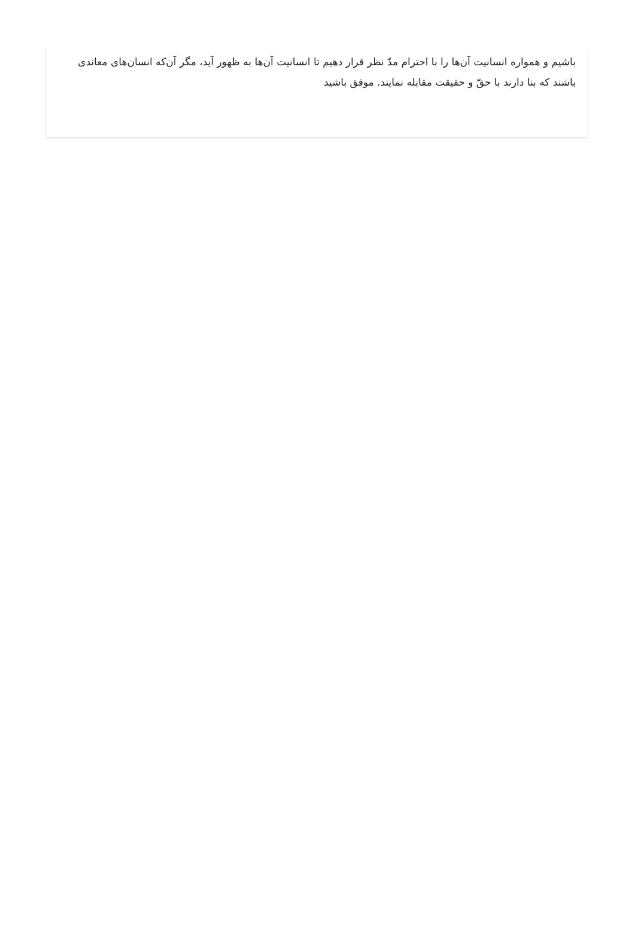باشیم و همواره انسانیت آن‌ها را با احترام مدّ نظر قرار دهیم تا انسانیت آن‌ها به ظهور آید، مگر آن‌که انسان‌های معاندی باشند که بنا دارند با حقّ و حقیقت مقابله نمایند. موفق باشید